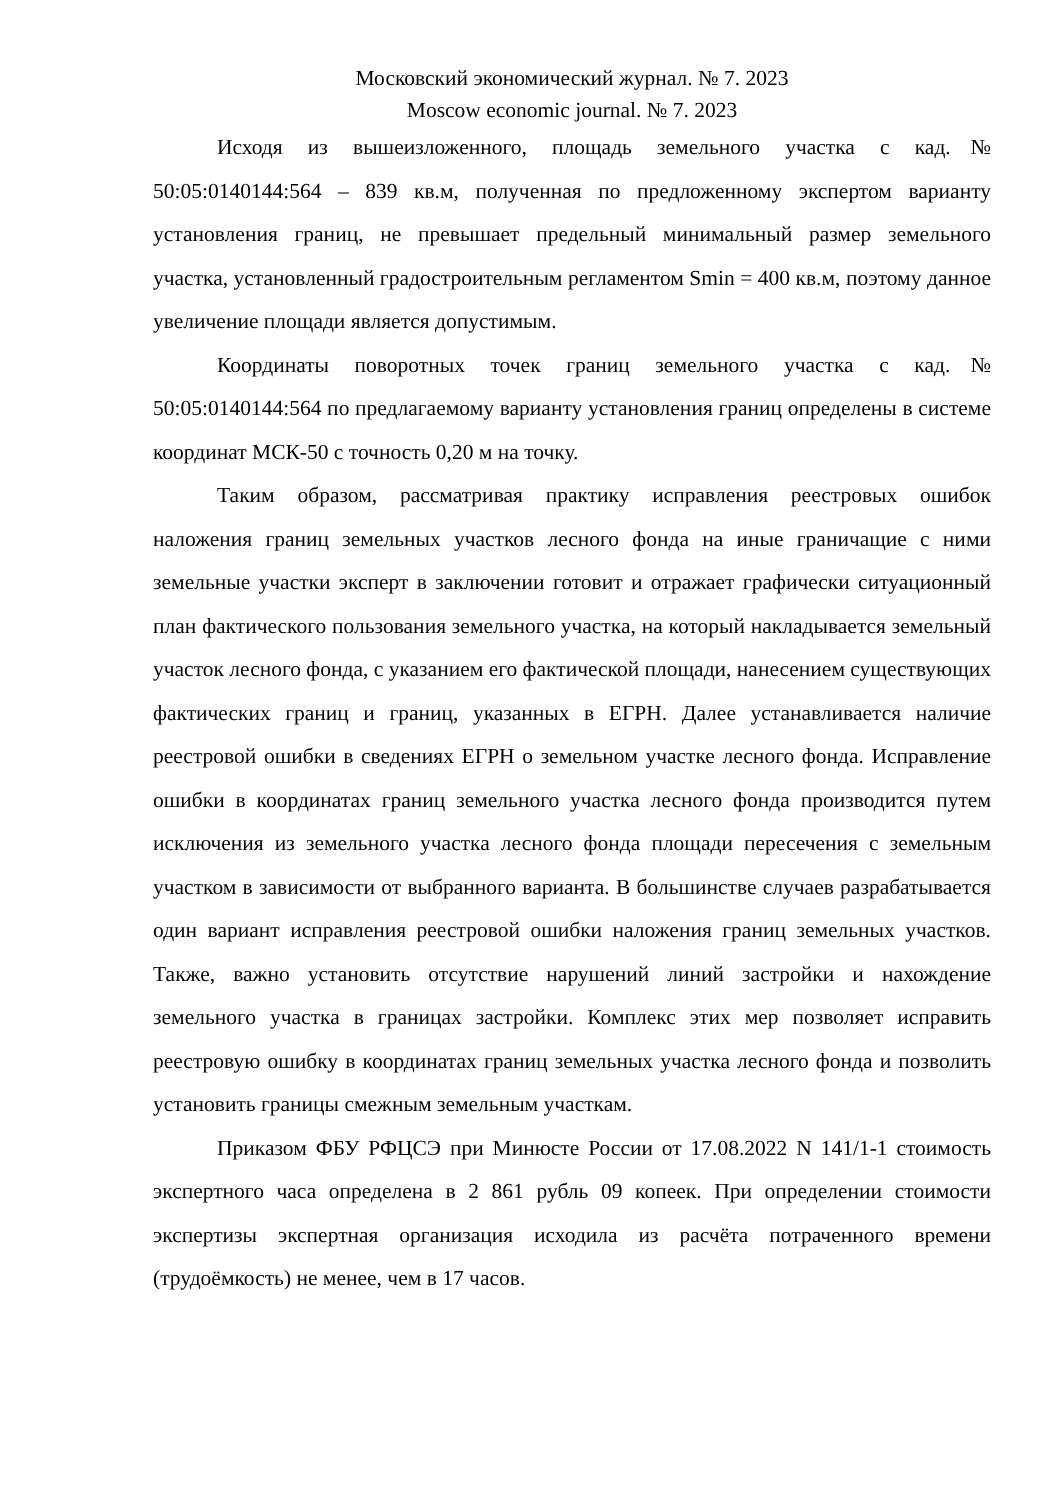Московский экономический журнал. № 7. 2023
Moscow economic journal. № 7. 2023
Исходя из вышеизложенного, площадь земельного участка с кад.№ 50:05:0140144:564 – 839 кв.м, полученная по предложенному экспертом варианту установления границ, не превышает предельный минимальный размер земельного участка, установленный градостроительным регламентом Smin = 400 кв.м, поэтому данное увеличение площади является допустимым.
Координаты поворотных точек границ земельного участка с кад.№ 50:05:0140144:564 по предлагаемому варианту установления границ определены в системе координат МСК-50 с точность 0,20 м на точку.
Таким образом, рассматривая практику исправления реестровых ошибок наложения границ земельных участков лесного фонда на иные граничащие с ними земельные участки эксперт в заключении готовит и отражает графически ситуационный план фактического пользования земельного участка, на который накладывается земельный участок лесного фонда, с указанием его фактической площади, нанесением существующих фактических границ и границ, указанных в ЕГРН. Далее устанавливается наличие реестровой ошибки в сведениях ЕГРН о земельном участке лесного фонда. Исправление ошибки в координатах границ земельного участка лесного фонда производится путем исключения из земельного участка лесного фонда площади пересечения с земельным участком в зависимости от выбранного варианта. В большинстве случаев разрабатывается один вариант исправления реестровой ошибки наложения границ земельных участков. Также, важно установить отсутствие нарушений линий застройки и нахождение земельного участка в границах застройки. Комплекс этих мер позволяет исправить реестровую ошибку в координатах границ земельных участка лесного фонда и позволить установить границы смежным земельным участкам.
Приказом ФБУ РФЦСЭ при Минюсте России от 17.08.2022 N 141/1-1 стоимость экспертного часа определена в 2 861 рубль 09 копеек. При определении стоимости экспертизы экспертная организация исходила из расчёта потраченного времени (трудоёмкость) не менее, чем в 17 часов.